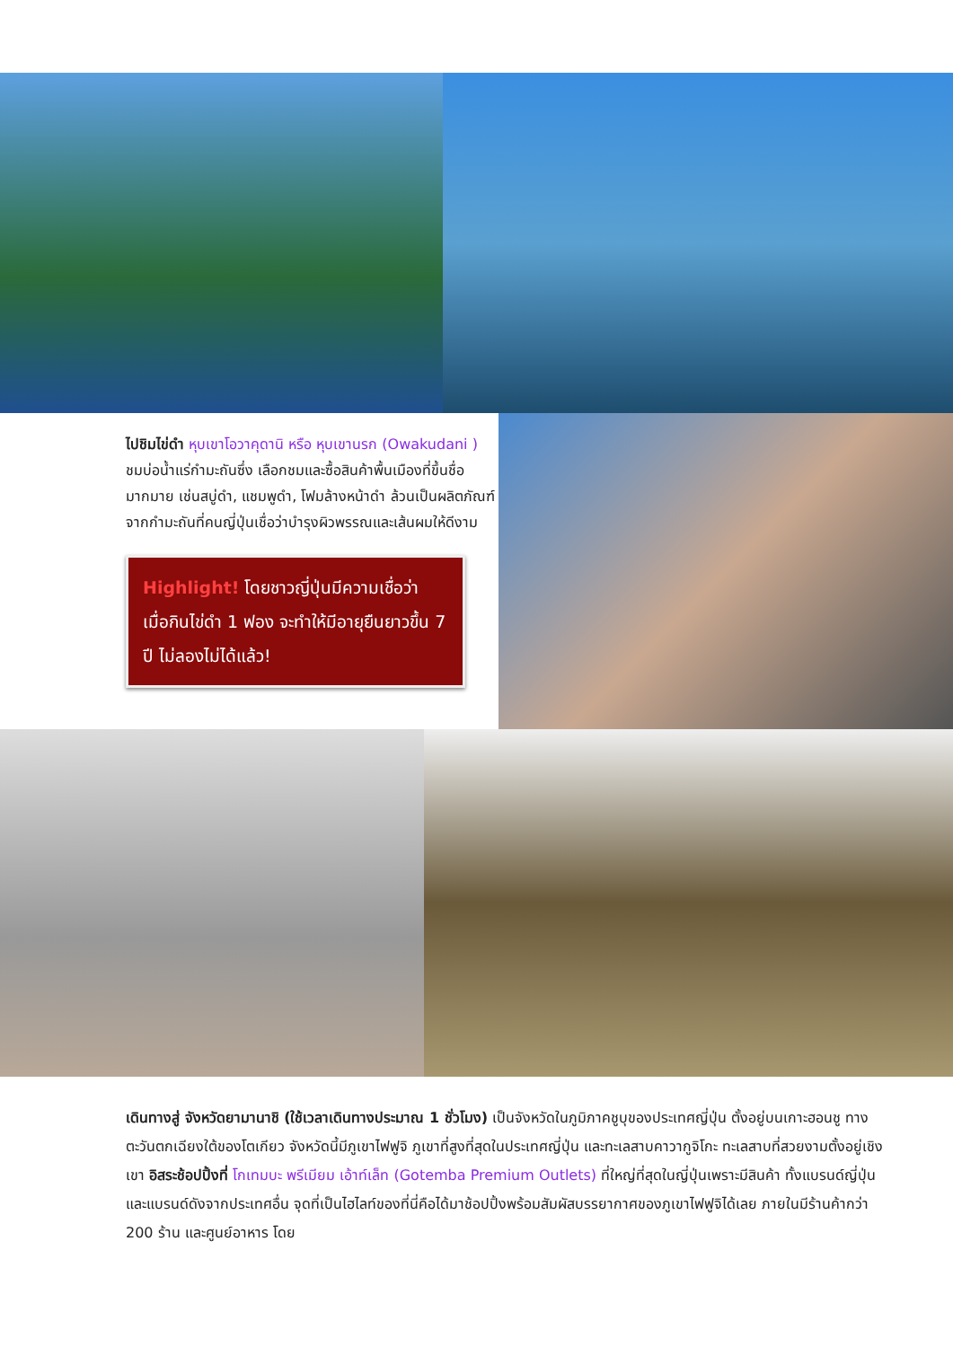ไปชิมไข่ดำ หุบเขาโอวาคุดานิ หรือ หุบเขานรก (Owakudani ) ชมบ่อน้ำแร่กำมะถันซึ่ง เลือกชมและซื้อสินค้าพื้นเมืองที่ขึ้นชื่อมากมาย เช่นสบู่ดำ, แชมพูดำ, โฟมล้างหน้าดำ ล้วนเป็นผลิตภัณฑ์จากกำมะถันที่คนญี่ปุ่นเชื่อว่าบำรุงผิวพรรณและเส้นผมให้ดีงาม
Highlight! โดยชาวญี่ปุ่นมีความเชื่อว่า เมื่อกินไข่ดำ 1 ฟอง จะทำให้มีอายุยืนยาวขึ้น 7 ปี ไม่ลองไม่ได้แล้ว!
เดินทางสู่ จังหวัดยามานาชิ (ใช้เวลาเดินทางประมาณ 1 ชั่วโมง) เป็นจังหวัดในภูมิภาคชูบุของประเทศญี่ปุ่น ตั้งอยู่บนเกาะฮอนชู ทางตะวันตกเฉียงใต้ของโตเกียว จังหวัดนี้มีภูเขาไฟฟูจิ ภูเขาที่สูงที่สุดในประเทศญี่ปุ่น และทะเลสาบคาวากูจิโกะ ทะเลสาบที่สวยงามตั้งอยู่เชิงเขา อิสระช้อปปิ้งที่ โกเทมบะ พรีเมียม เอ้าท์เล็ท (Gotemba Premium Outlets) ที่ใหญ่ที่สุดในญี่ปุ่นเพราะมีสินค้า ทั้งแบรนด์ญี่ปุ่นและแบรนด์ดังจากประเทศอื่น จุดที่เป็นไฮไลท์ของที่นี่คือได้มาช้อปปิ้งพร้อมสัมผัสบรรยากาศของภูเขาไฟฟูจิได้เลย ภายในมีร้านค้ากว่า 200 ร้าน และศูนย์อาหาร โดย